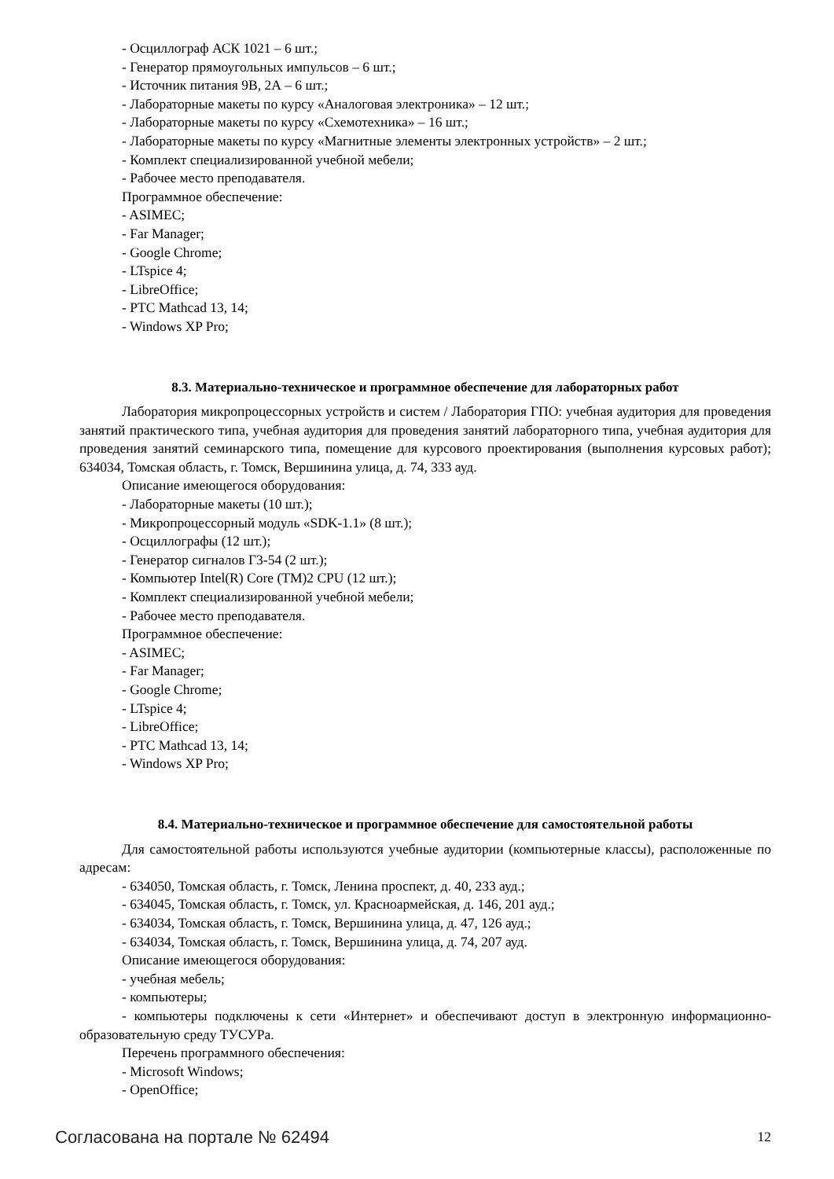- Осциллограф АСК 1021 – 6 шт.;
- Генератор прямоугольных импульсов – 6 шт.;
- Источник питания 9В, 2А – 6 шт.;
- Лабораторные макеты по курсу «Аналоговая электроника» – 12 шт.;
- Лабораторные макеты по курсу «Схемотехника» – 16 шт.;
- Лабораторные макеты по курсу «Магнитные элементы электронных устройств» – 2 шт.;
- Комплект специализированной учебной мебели;
- Рабочее место преподавателя.
Программное обеспечение:
- ASIMEC;
- Far Manager;
- Google Chrome;
- LTspice 4;
- LibreOffice;
- PTC Mathcad 13, 14;
- Windows XP Pro;
8.3. Материально-техническое и программное обеспечение для лабораторных работ
Лаборатория микропроцессорных устройств и систем / Лаборатория ГПО: учебная аудитория для проведения занятий практического типа, учебная аудитория для проведения занятий лабораторного типа, учебная аудитория для проведения занятий семинарского типа, помещение для курсового проектирования (выполнения курсовых работ); 634034, Томская область, г. Томск, Вершинина улица, д. 74, 333 ауд.
Описание имеющегося оборудования:
- Лабораторные макеты (10 шт.);
- Микропроцессорный модуль «SDK-1.1» (8 шт.);
- Осциллографы (12 шт.);
- Генератор сигналов Г3-54 (2 шт.);
- Компьютер Intel(R) Core (TM)2 CPU (12 шт.);
- Комплект специализированной учебной мебели;
- Рабочее место преподавателя.
Программное обеспечение:
- ASIMEC;
- Far Manager;
- Google Chrome;
- LTspice 4;
- LibreOffice;
- PTC Mathcad 13, 14;
- Windows XP Pro;
8.4. Материально-техническое и программное обеспечение для самостоятельной работы
Для самостоятельной работы используются учебные аудитории (компьютерные классы), расположенные по адресам:
- 634050, Томская область, г. Томск, Ленина проспект, д. 40, 233 ауд.;
- 634045, Томская область, г. Томск, ул. Красноармейская, д. 146, 201 ауд.;
- 634034, Томская область, г. Томск, Вершинина улица, д. 47, 126 ауд.;
- 634034, Томская область, г. Томск, Вершинина улица, д. 74, 207 ауд.
Описание имеющегося оборудования:
- учебная мебель;
- компьютеры;
- компьютеры подключены к сети «Интернет» и обеспечивают доступ в электронную информационно-образовательную среду ТУСУРа.
Перечень программного обеспечения:
- Microsoft Windows;
- OpenOffice;
Согласована на портале № 62494 12